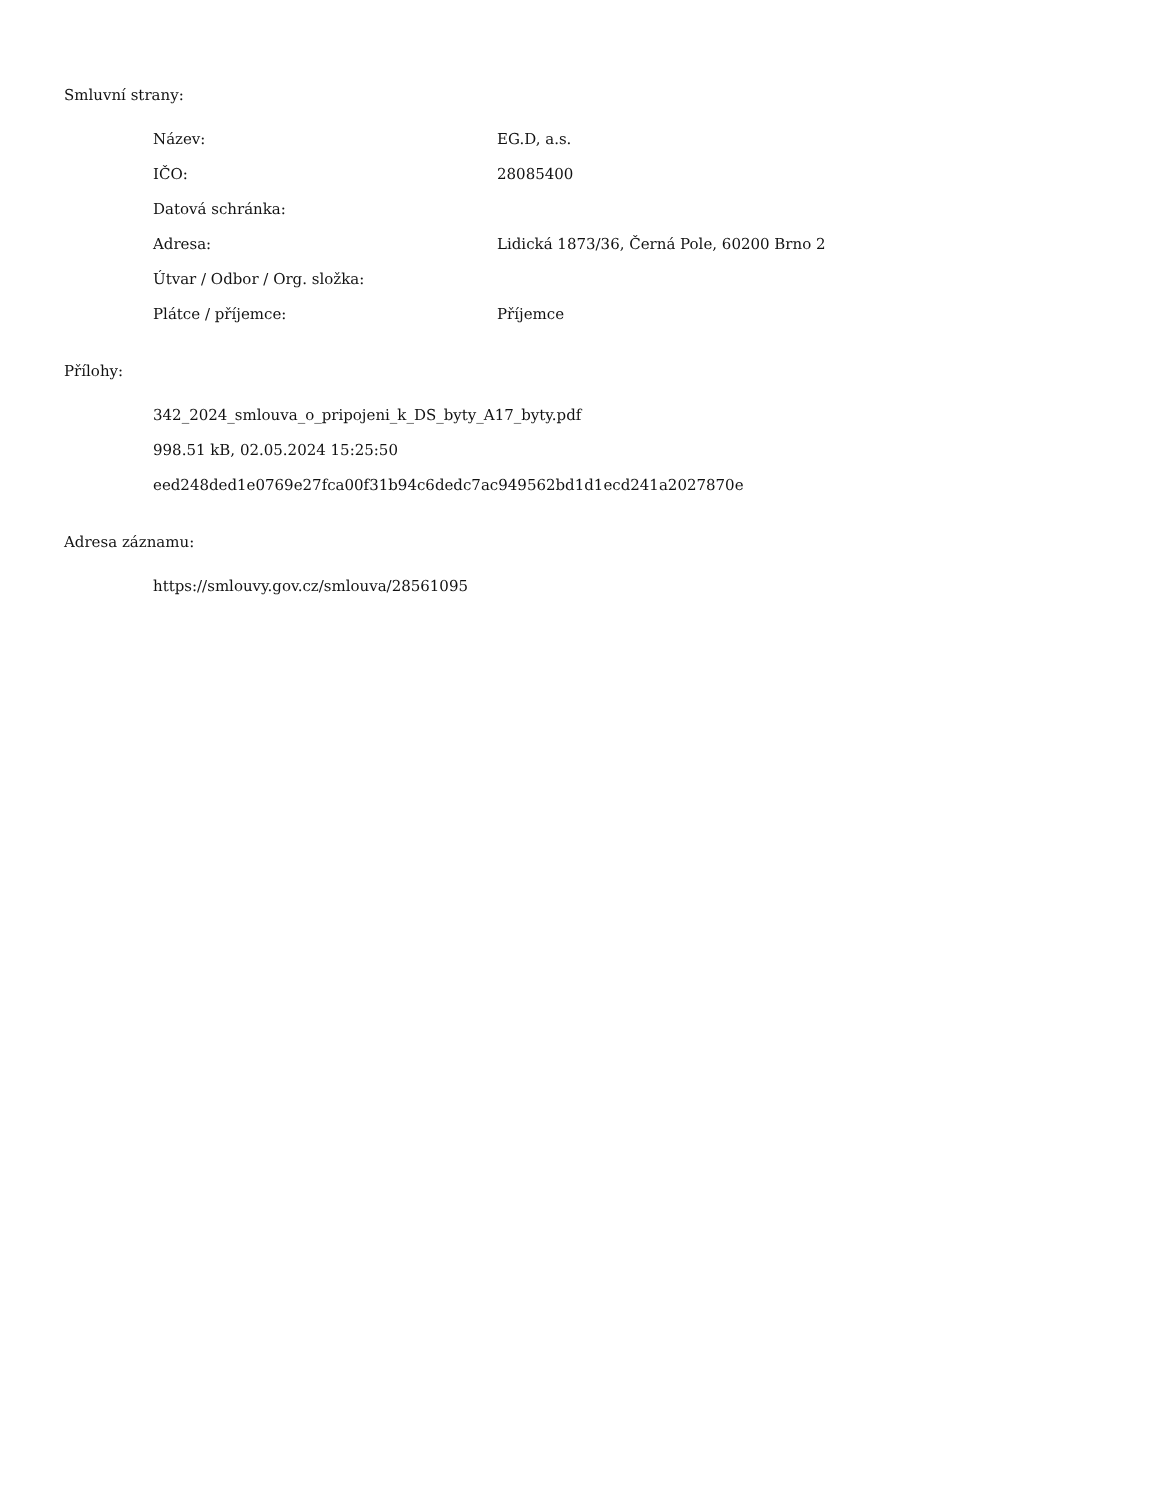Smluvní strany:
| Název: | EG.D, a.s. |
| IČO: | 28085400 |
| Datová schránka: | |
| Adresa: | Lidická 1873/36, Černá Pole, 60200 Brno 2 |
| Útvar / Odbor / Org. složka: | |
| Plátce / příjemce: | Příjemce |
Přílohy:
342_2024_smlouva_o_pripojeni_k_DS_byty_A17_byty.pdf
998.51 kB, 02.05.2024 15:25:50
eed248ded1e0769e27fca00f31b94c6dedc7ac949562bd1d1ecd241a2027870e
Adresa záznamu:
https://smlouvy.gov.cz/smlouva/28561095